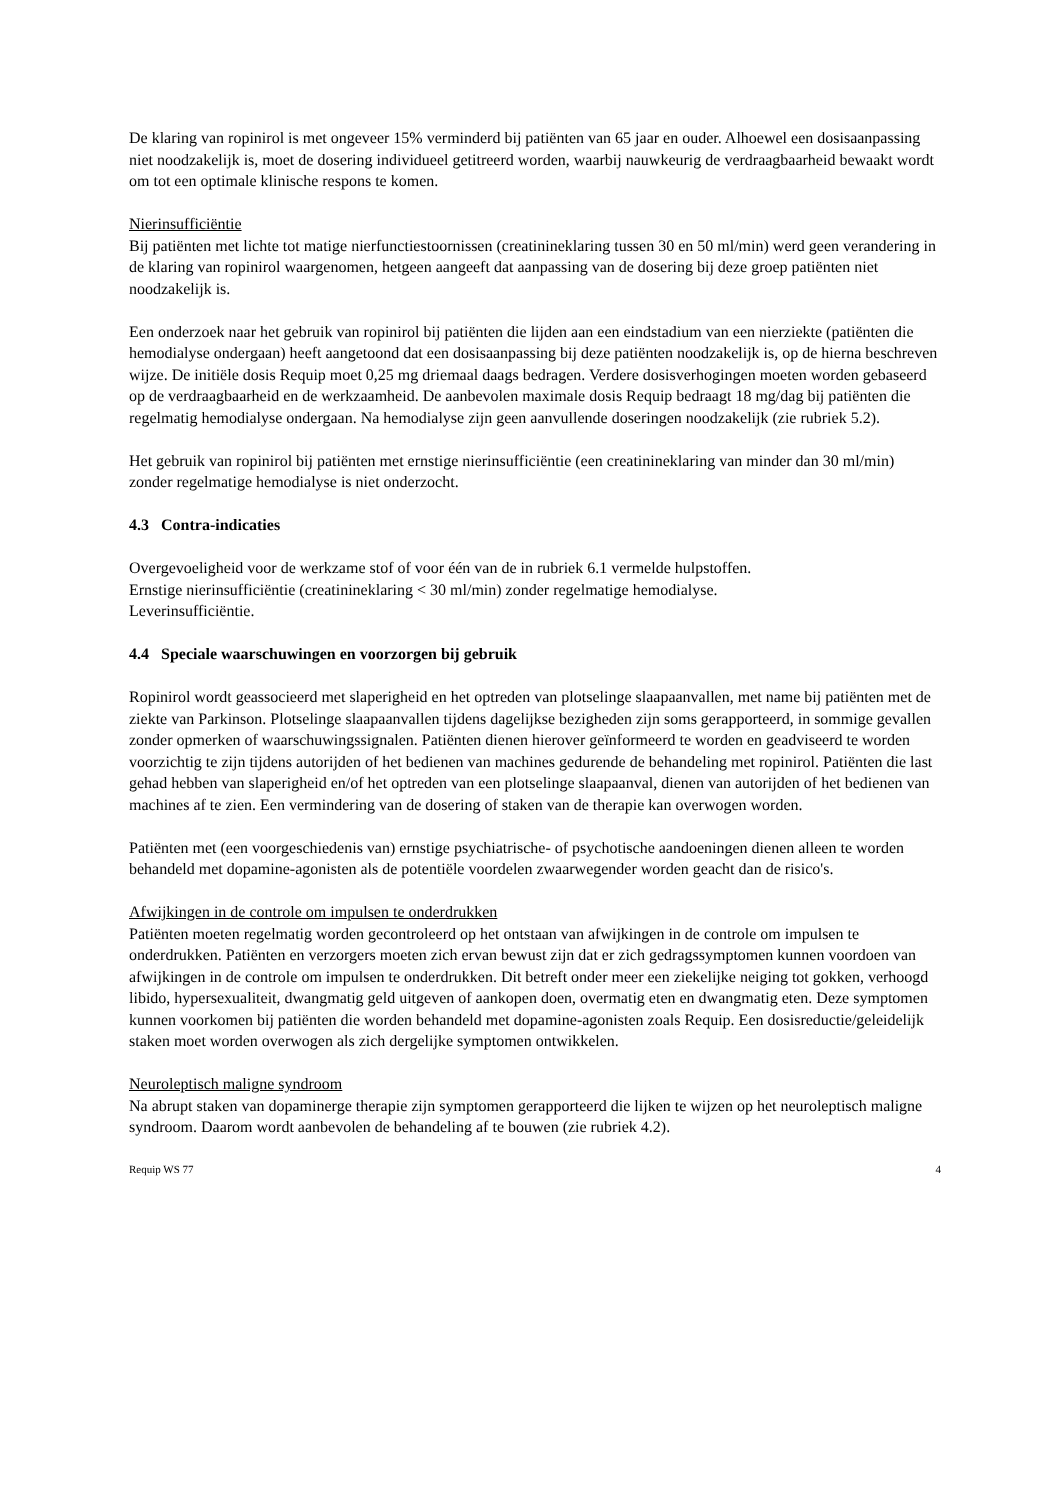De klaring van ropinirol is met ongeveer 15% verminderd bij patiënten van 65 jaar en ouder. Alhoewel een dosisaanpassing niet noodzakelijk is, moet de dosering individueel getitreerd worden, waarbij nauwkeurig de verdraagbaarheid bewaakt wordt om tot een optimale klinische respons te komen.
Nierinsufficiëntie
Bij patiënten met lichte tot matige nierfunctiestoornissen (creatinineklaring tussen 30 en 50 ml/min) werd geen verandering in de klaring van ropinirol waargenomen, hetgeen aangeeft dat aanpassing van de dosering bij deze groep patiënten niet noodzakelijk is.
Een onderzoek naar het gebruik van ropinirol bij patiënten die lijden aan een eindstadium van een nierziekte (patiënten die hemodialyse ondergaan) heeft aangetoond dat een dosisaanpassing bij deze patiënten noodzakelijk is, op de hierna beschreven wijze. De initiële dosis Requip moet 0,25 mg driemaal daags bedragen. Verdere dosisverhogingen moeten worden gebaseerd op de verdraagbaarheid en de werkzaamheid. De aanbevolen maximale dosis Requip bedraagt 18 mg/dag bij patiënten die regelmatig hemodialyse ondergaan. Na hemodialyse zijn geen aanvullende doseringen noodzakelijk (zie rubriek 5.2).
Het gebruik van ropinirol bij patiënten met ernstige nierinsufficiëntie (een creatinineklaring van minder dan 30 ml/min) zonder regelmatige hemodialyse is niet onderzocht.
4.3 Contra-indicaties
Overgevoeligheid voor de werkzame stof of voor één van de in rubriek 6.1 vermelde hulpstoffen.
Ernstige nierinsufficiëntie (creatinineklaring < 30 ml/min) zonder regelmatige hemodialyse.
Leverinsufficiëntie.
4.4 Speciale waarschuwingen en voorzorgen bij gebruik
Ropinirol wordt geassocieerd met slaperigheid en het optreden van plotselinge slaapaanvallen, met name bij patiënten met de ziekte van Parkinson. Plotselinge slaapaanvallen tijdens dagelijkse bezigheden zijn soms gerapporteerd, in sommige gevallen zonder opmerken of waarschuwingssignalen. Patiënten dienen hierover geïnformeerd te worden en geadviseerd te worden voorzichtig te zijn tijdens autorijden of het bedienen van machines gedurende de behandeling met ropinirol. Patiënten die last gehad hebben van slaperigheid en/of het optreden van een plotselinge slaapaanval, dienen van autorijden of het bedienen van machines af te zien. Een vermindering van de dosering of staken van de therapie kan overwogen worden.
Patiënten met (een voorgeschiedenis van) ernstige psychiatrische- of psychotische aandoeningen dienen alleen te worden behandeld met dopamine-agonisten als de potentiële voordelen zwaarwegender worden geacht dan de risico's.
Afwijkingen in de controle om impulsen te onderdrukken
Patiënten moeten regelmatig worden gecontroleerd op het ontstaan van afwijkingen in de controle om impulsen te onderdrukken. Patiënten en verzorgers moeten zich ervan bewust zijn dat er zich gedragssymptomen kunnen voordoen van afwijkingen in de controle om impulsen te onderdrukken. Dit betreft onder meer een ziekelijke neiging tot gokken, verhoogd libido, hypersexualiteit, dwangmatig geld uitgeven of aankopen doen, overmatig eten en dwangmatig eten. Deze symptomen kunnen voorkomen bij patiënten die worden behandeld met dopamine-agonisten zoals Requip. Een dosisreductie/geleidelijk staken moet worden overwogen als zich dergelijke symptomen ontwikkelen.
Neuroleptisch maligne syndroom
Na abrupt staken van dopaminerge therapie zijn symptomen gerapporteerd die lijken te wijzen op het neuroleptisch maligne syndroom. Daarom wordt aanbevolen de behandeling af te bouwen (zie rubriek 4.2).
Requip WS 77 4